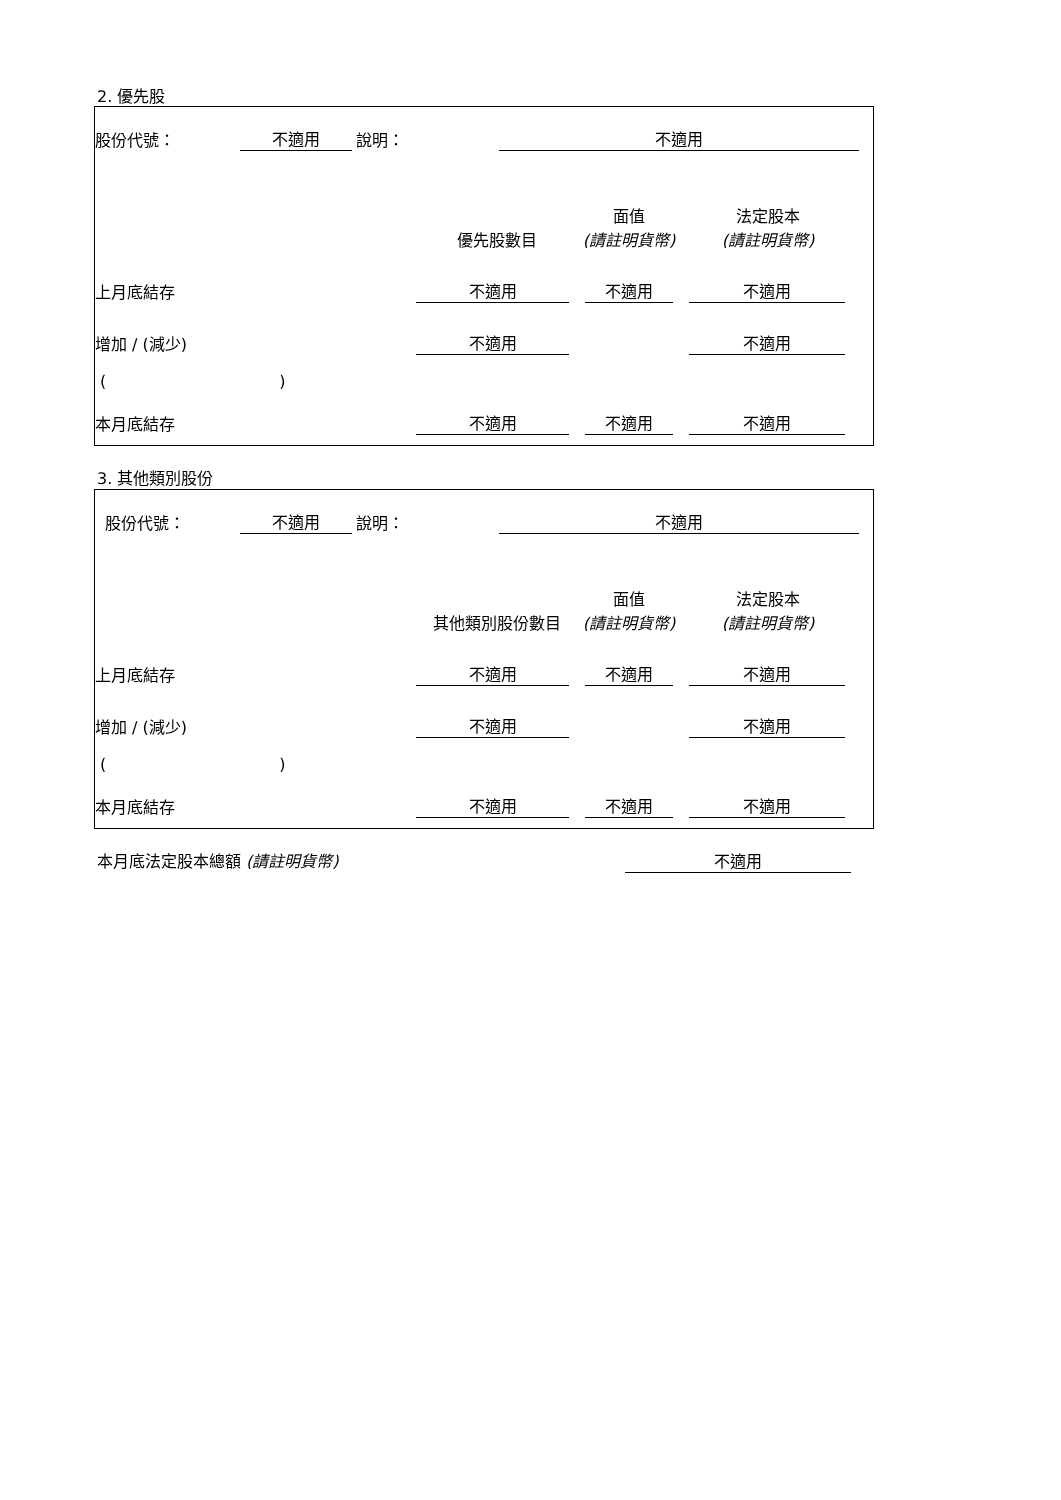2. 優先股
股份代號： 不適用 說明： 不適用
| | 優先股數目 | 面值 (請註明貨幣) | 法定股本 (請註明貨幣) |
| 上月底結存 | 不適用 | 不適用 | 不適用 |
| 增加 / (減少) | 不適用 | | 不適用 |
| ( ) | | | |
| 本月底結存 | 不適用 | 不適用 | 不適用 |
3. 其他類別股份
股份代號： 不適用 說明： 不適用
| | 其他類別股份數目 | 面值 (請註明貨幣) | 法定股本 (請註明貨幣) |
| 上月底結存 | 不適用 | 不適用 | 不適用 |
| 增加 / (減少) | 不適用 | | 不適用 |
| ( ) | | | |
| 本月底結存 | 不適用 | 不適用 | 不適用 |
本月底法定股本總額 (請註明貨幣) 不適用